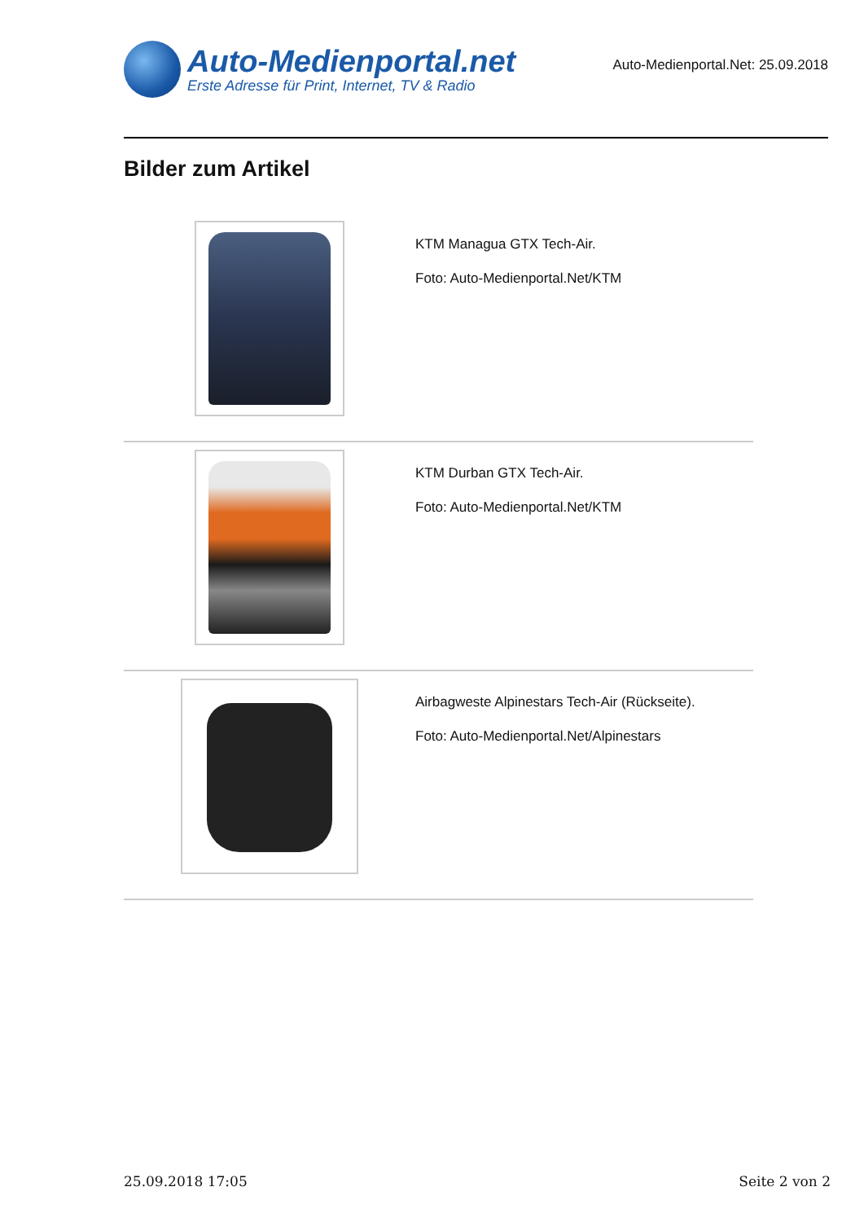Auto-Medienportal.net
Erste Adresse für Print, Internet, TV & Radio
Auto-Medienportal.Net: 25.09.2018
Bilder zum Artikel
| | KTM Managua GTX Tech-Air. Foto: Auto-Medienportal.Net/KTM |
| | KTM Durban GTX Tech-Air. Foto: Auto-Medienportal.Net/KTM |
| | Airbagweste Alpinestars Tech-Air (Rückseite). Foto: Auto-Medienportal.Net/Alpinestars |
25.09.2018 17:05 Seite 2 von 2